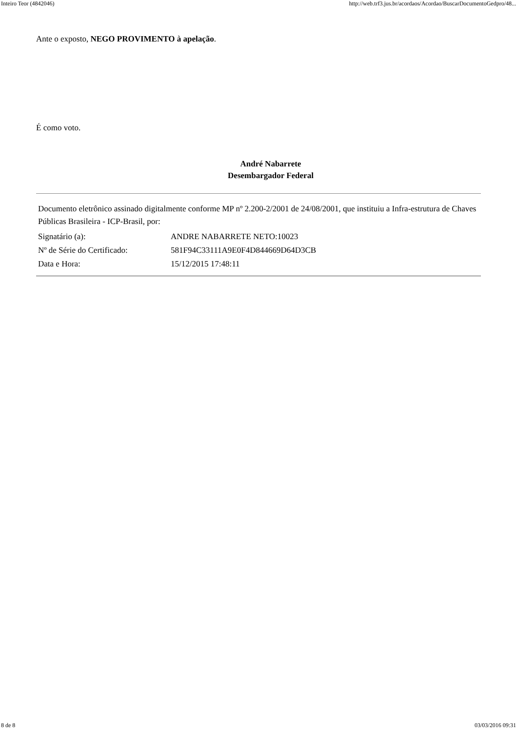Inteiro Teor (4842046) http://web.trf3.jus.br/acordaos/Acordao/BuscarDocumentoGedpro/48...
Ante o exposto, NEGO PROVIMENTO à apelação.
É como voto.
André Nabarrete
Desembargador Federal
Documento eletrônico assinado digitalmente conforme MP nº 2.200-2/2001 de 24/08/2001, que instituiu a Infra-estrutura de Chaves Públicas Brasileira - ICP-Brasil, por:
| Signatário (a): | ANDRE NABARRETE NETO:10023 |
| Nº de Série do Certificado: | 581F94C33111A9E0F4D844669D64D3CB |
| Data e Hora: | 15/12/2015 17:48:11 |
8 de 8 03/03/2016 09:31